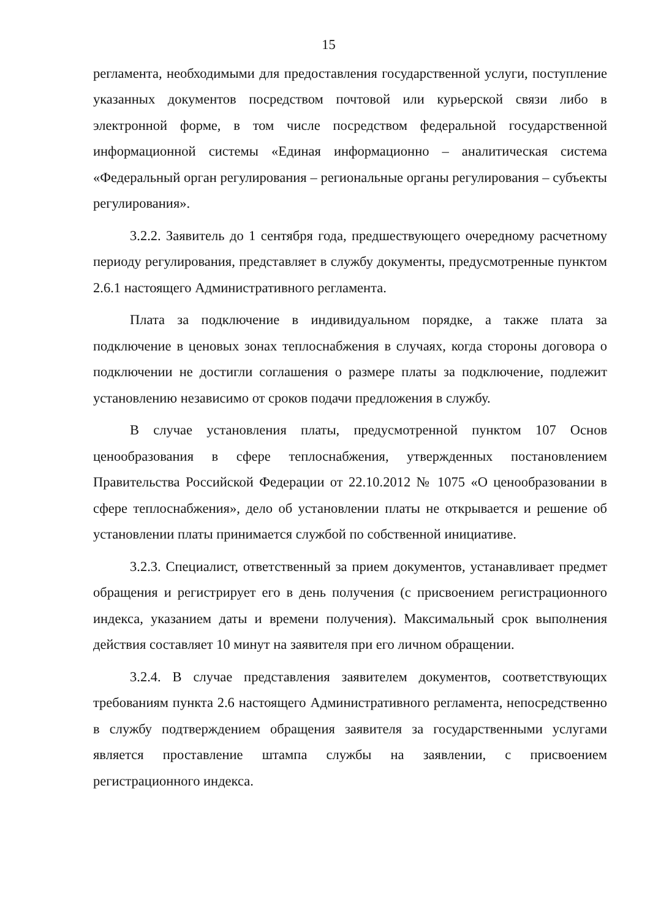15
регламента, необходимыми для предоставления государственной услуги, поступление указанных документов посредством почтовой или курьерской связи либо в электронной форме, в том числе посредством федеральной государственной информационной системы «Единая информационно – аналитическая система «Федеральный орган регулирования – региональные органы регулирования – субъекты регулирования».
3.2.2. Заявитель до 1 сентября года, предшествующего очередному расчетному периоду регулирования, представляет в службу документы, предусмотренные пунктом 2.6.1 настоящего Административного регламента.
Плата за подключение в индивидуальном порядке, а также плата за подключение в ценовых зонах теплоснабжения в случаях, когда стороны договора о подключении не достигли соглашения о размере платы за подключение, подлежит установлению независимо от сроков подачи предложения в службу.
В случае установления платы, предусмотренной пунктом 107 Основ ценообразования в сфере теплоснабжения, утвержденных постановлением Правительства Российской Федерации от 22.10.2012 № 1075 «О ценообразовании в сфере теплоснабжения», дело об установлении платы не открывается и решение об установлении платы принимается службой по собственной инициативе.
3.2.3. Специалист, ответственный за прием документов, устанавливает предмет обращения и регистрирует его в день получения (с присвоением регистрационного индекса, указанием даты и времени получения). Максимальный срок выполнения действия составляет 10 минут на заявителя при его личном обращении.
3.2.4. В случае представления заявителем документов, соответствующих требованиям пункта 2.6 настоящего Административного регламента, непосредственно в службу подтверждением обращения заявителя за государственными услугами является проставление штампа службы на заявлении, с присвоением регистрационного индекса.